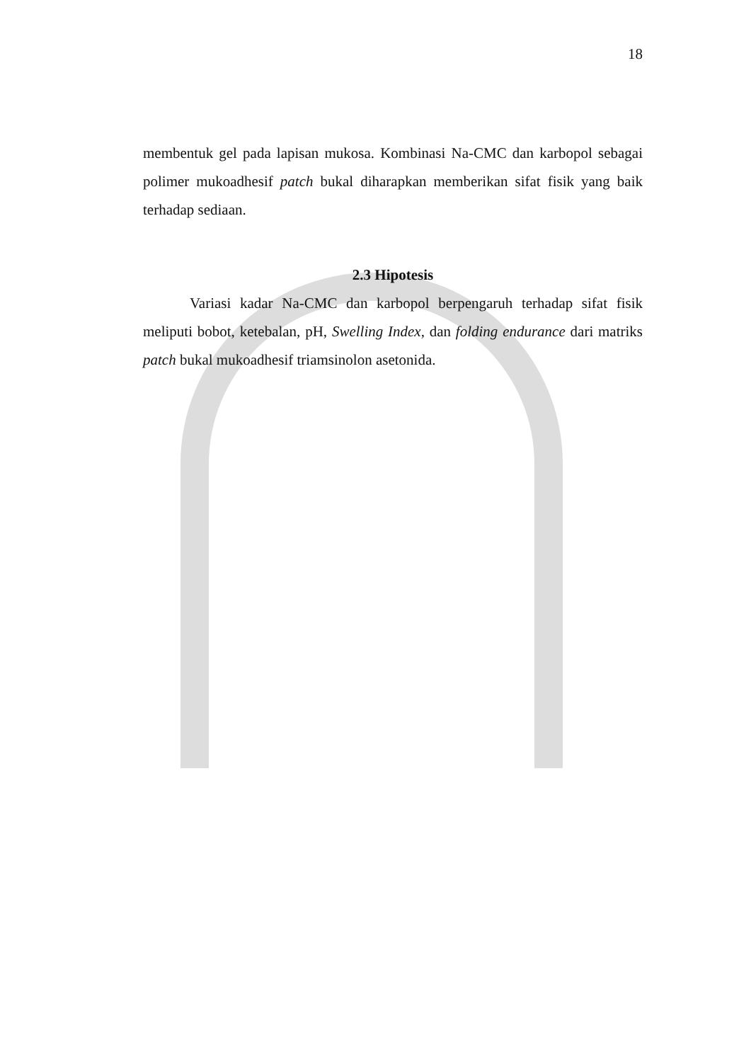18
membentuk gel pada lapisan mukosa. Kombinasi Na-CMC dan karbopol sebagai polimer mukoadhesif patch bukal diharapkan memberikan sifat fisik yang baik terhadap sediaan.
2.3 Hipotesis
Variasi kadar Na-CMC dan karbopol berpengaruh terhadap sifat fisik meliputi bobot, ketebalan, pH, Swelling Index, dan folding endurance dari matriks patch bukal mukoadhesif triamsinolon asetonida.